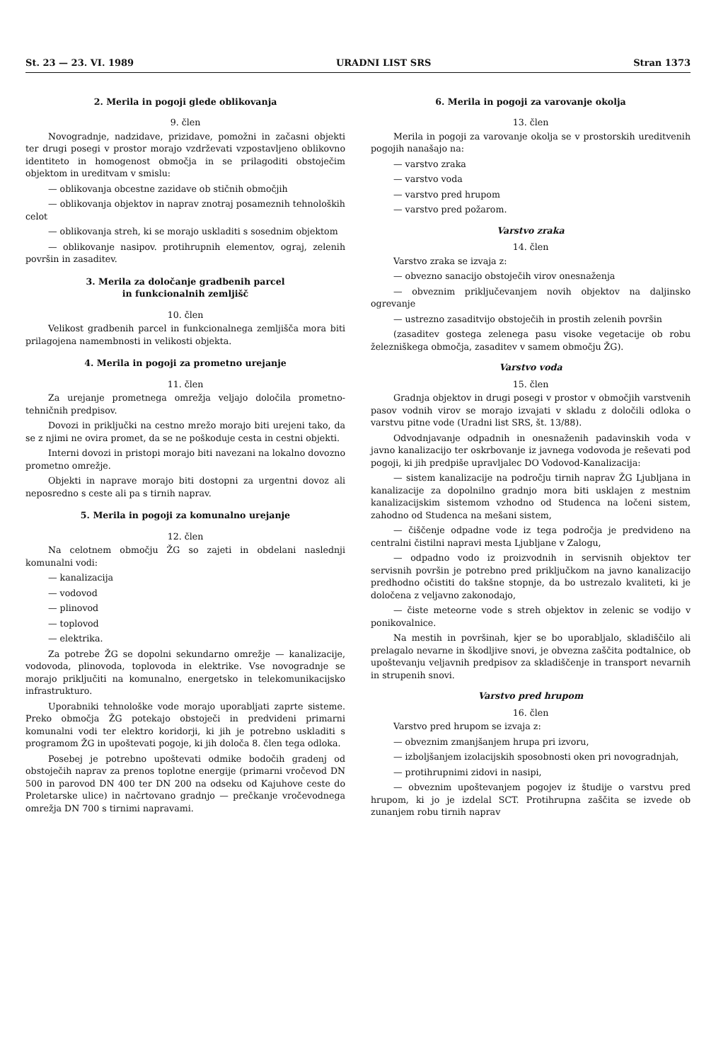St. 23 — 23. VI. 1989 URADNI LIST SRS Stran 1373
2. Merila in pogoji glede oblikovanja
9. člen
Novogradnje, nadzidave, prizidave, pomožni in začasni objekti ter drugi posegi v prostor morajo vzdrževati vzpostavljeno oblikovno identiteto in homogenost območja in se prilagoditi obstoječim objektom in ureditvam v smislu:
— oblikovanja obcestne zazidave ob stičnih območjih
— oblikovanja objektov in naprav znotraj posameznih tehnoloških celot
— oblikovanja streh, ki se morajo uskladiti s sosednim objektom
— oblikovanje nasipov. protihrupnih elementov, ograj, zelenih površin in zasaditev.
3. Merila za določanje gradbenih parcel
in funkcionalnih zemljišč
10. člen
Velikost gradbenih parcel in funkcionalnega zemljišča mora biti prilagojena namembnosti in velikosti objekta.
4. Merila in pogoji za prometno urejanje
11. člen
Za urejanje prometnega omrežja veljajo določila prometno-tehničnih predpisov.
Dovozi in priključki na cestno mrežo morajo biti urejeni tako, da se z njimi ne ovira promet, da se ne poškoduje cesta in cestni objekti.
Interni dovozi in pristopi morajo biti navezani na lokalno dovozno prometno omrežje.
Objekti in naprave morajo biti dostopni za urgentni dovoz ali neposredno s ceste ali pa s tirnih naprav.
5. Merila in pogoji za komunalno urejanje
12. člen
Na celotnem območju ŽG so zajeti in obdelani naslednji komunalni vodi:
— kanalizacija
— vodovod
— plinovod
— toplovod
— elektrika.
Za potrebe ŽG se dopolni sekundarno omrežje — kanalizacije, vodovoda, plinovoda, toplovoda in elektrike. Vse novogradnje se morajo priključiti na komunalno, energetsko in telekomunikacijsko infrastrukturo.
Uporabniki tehnološke vode morajo uporabljati zaprte sisteme. Preko območja ŽG potekajo obstoječi in predvideni primarni komunalni vodi ter elektro koridorji, ki jih je potrebno uskladiti s programom ŽG in upoštevati pogoje, ki jih določa 8. člen tega odloka.
Posebej je potrebno upoštevati odmike bodočih gradenj od obstoječih naprav za prenos toplotne energije (primarni vročevod DN 500 in parovod DN 400 ter DN 200 na odseku od Kajuhove ceste do Proletarske ulice) in načrtovano gradnjo — prečkanje vročevodnega omrežja DN 700 s tirnimi napravami.
6. Merila in pogoji za varovanje okolja
13. člen
Merila in pogoji za varovanje okolja se v prostorskih ureditvenih pogojih nanašajo na:
— varstvo zraka
— varstvo voda
— varstvo pred hrupom
— varstvo pred požarom.
Varstvo zraka
14. člen
Varstvo zraka se izvaja z:
— obvezno sanacijo obstoječih virov onesnaženja
— obveznim priključevanjem novih objektov na daljinsko ogrevanje
— ustrezno zasaditvijo obstoječih in prostih zelenih površin
(zasaditev gostega zelenega pasu visoke vegetacije ob robu železniškega območja, zasaditev v samem območju ŽG).
Varstvo voda
15. člen
Gradnja objektov in drugi posegi v prostor v območjih varstvenih pasov vodnih virov se morajo izvajati v skladu z določili odloka o varstvu pitne vode (Uradni list SRS, št. 13/88).
Odvodnjavanje odpadnih in onesnaženih padavinskih voda v javno kanalizacijo ter oskrbovanje iz javnega vodovoda je reševati pod pogoji, ki jih predpiše upravljalec DO Vodovod-Kanalizacija:
— sistem kanalizacije na področju tirnih naprav ŽG Ljubljana in kanalizacije za dopolnilno gradnjo mora biti usklajen z mestnim kanalizacijskim sistemom vzhodno od Studenca na ločeni sistem, zahodno od Studenca na mešani sistem,
— čiščenje odpadne vode iz tega področja je predvideno na centralni čistilni napravi mesta Ljubljane v Zalogu,
— odpadno vodo iz proizvodnih in servisnih objektov ter servisnih površin je potrebno pred priključkom na javno kanalizacijo predhodno očistiti do takšne stopnje, da bo ustrezalo kvaliteti, ki je določena z veljavno zakonodajo,
— čiste meteorne vode s streh objektov in zelenic se vodijo v ponikovalnice.
Na mestih in površinah, kjer se bo uporabljalo, skladiščilo ali prelagalo nevarne in škodljive snovi, je obvezna zaščita podtalnice, ob upoštevanju veljavnih predpisov za skladiščenje in transport nevarnih in strupenih snovi.
Varstvo pred hrupom
16. člen
Varstvo pred hrupom se izvaja z:
— obveznim zmanjšanjem hrupa pri izvoru,
— izboljšanjem izolacijskih sposobnosti oken pri novogradnjah,
— protihrupnimi zidovi in nasipi,
— obveznim upoštevanjem pogojev iz študije o varstvu pred hrupom, ki jo je izdelal SCT. Protihrupna zaščita se izvede ob zunanjem robu tirnih naprav